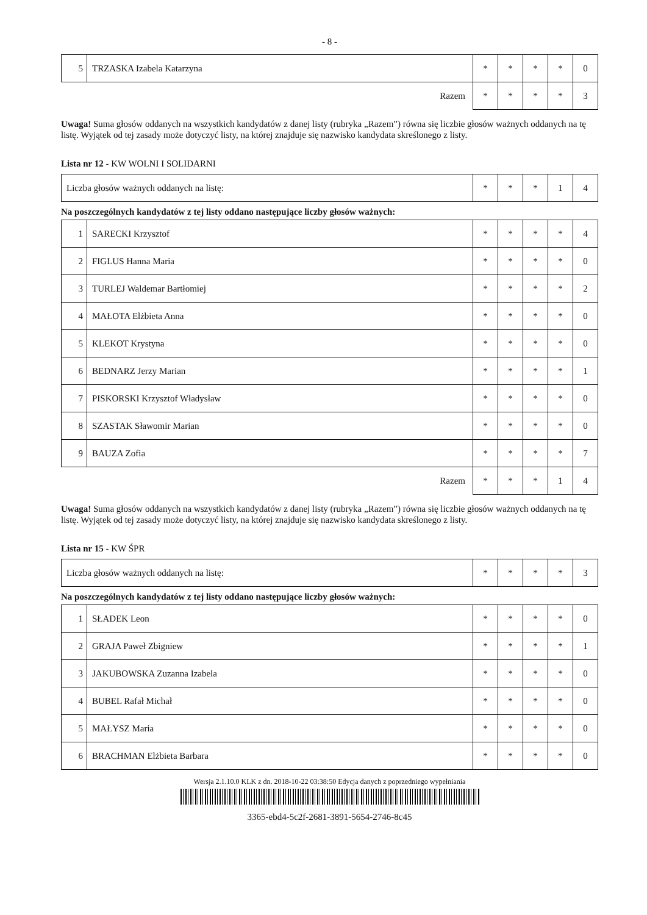- 8 -
| 5 | TRZASKA Izabela Katarzyna | * | * | * | * | 0 |
| Razem | | * | * | * | * | 3 |
Uwaga! Suma głosów oddanych na wszystkich kandydatów z danej listy (rubryka „Razem”) równa się liczbie głosów ważnych oddanych na tę listę. Wyjątek od tej zasady może dotyczyć listy, na której znajduje się nazwisko kandydata skreślonego z listy.
Lista nr 12 - KW WOLNI I SOLIDARNI
| Liczba głosów ważnych oddanych na listę: | * | * | * | 1 | 4 |
Na poszczególnych kandydatów z tej listy oddano następujące liczby głosów ważnych:
| 1 | SARECKI Krzysztof | * | * | * | * | 4 |
| 2 | FIGLUS Hanna Maria | * | * | * | * | 0 |
| 3 | TURLEJ Waldemar Bartłomiej | * | * | * | * | 2 |
| 4 | MAŁOTA Elżbieta Anna | * | * | * | * | 0 |
| 5 | KLEKOT Krystyna | * | * | * | * | 0 |
| 6 | BEDNARZ Jerzy Marian | * | * | * | * | 1 |
| 7 | PISKORSKI Krzysztof Władysław | * | * | * | * | 0 |
| 8 | SZASTAK Sławomir Marian | * | * | * | * | 0 |
| 9 | BAUZA Zofia | * | * | * | * | 7 |
| Razem | | * | * | * | 1 | 4 |
Uwaga! Suma głosów oddanych na wszystkich kandydatów z danej listy (rubryka „Razem”) równa się liczbie głosów ważnych oddanych na tę listę. Wyjątek od tej zasady może dotyczyć listy, na której znajduje się nazwisko kandydata skreślonego z listy.
Lista nr 15 - KW ŚPR
| Liczba głosów ważnych oddanych na listę: | * | * | * | * | 3 |
Na poszczególnych kandydatów z tej listy oddano następujące liczby głosów ważnych:
| 1 | SŁADEK Leon | * | * | * | * | 0 |
| 2 | GRAJA Paweł Zbigniew | * | * | * | * | 1 |
| 3 | JAKUBOWSKA Zuzanna Izabela | * | * | * | * | 0 |
| 4 | BUBEL Rafał Michał | * | * | * | * | 0 |
| 5 | MAŁYSZ Maria | * | * | * | * | 0 |
| 6 | BRACHMAN Elżbieta Barbara | * | * | * | * | 0 |
Wersja 2.1.10.0 KLK z dn. 2018-10-22 03:38:50 Edycja danych z poprzedniego wypełniania
3365-ebd4-5c2f-2681-3891-5654-2746-8c45